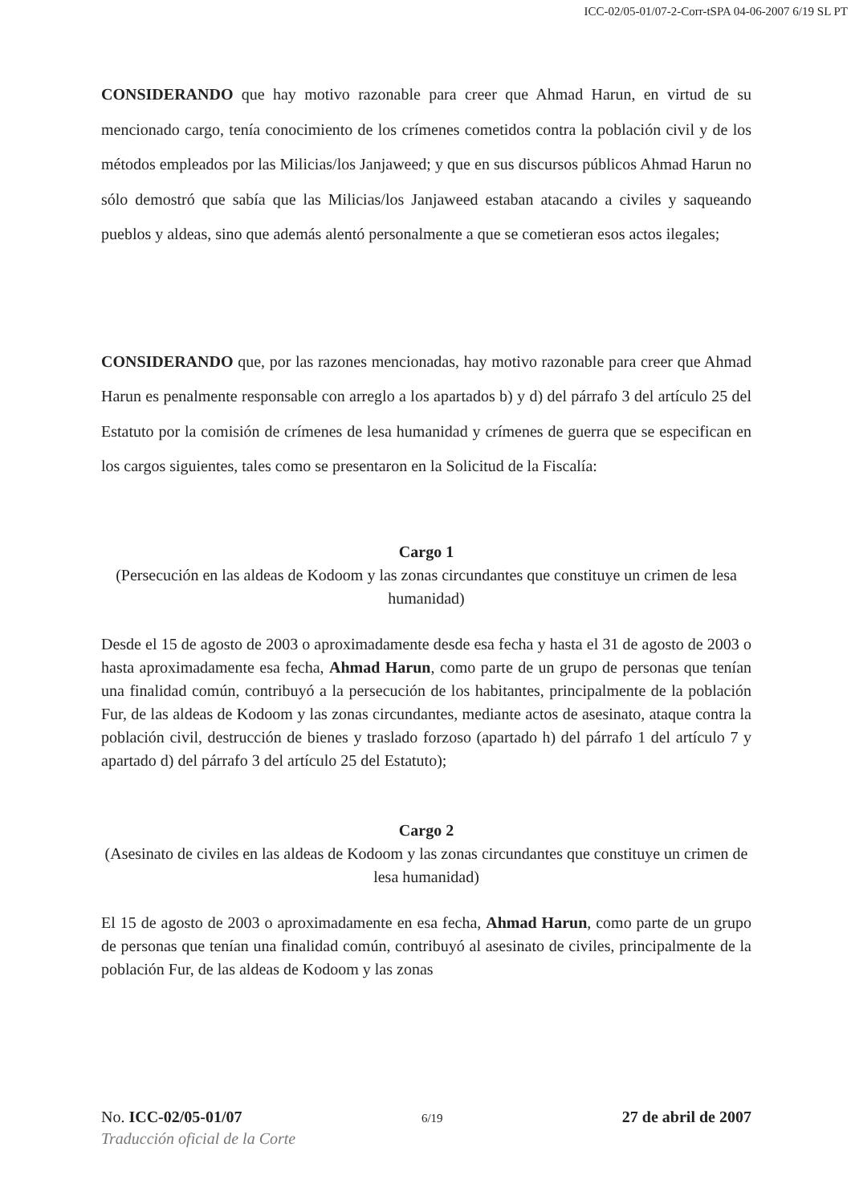ICC-02/05-01/07-2-Corr-tSPA 04-06-2007 6/19 SL PT
CONSIDERANDO que hay motivo razonable para creer que Ahmad Harun, en virtud de su mencionado cargo, tenía conocimiento de los crímenes cometidos contra la población civil y de los métodos empleados por las Milicias/los Janjaweed; y que en sus discursos públicos Ahmad Harun no sólo demostró que sabía que las Milicias/los Janjaweed estaban atacando a civiles y saqueando pueblos y aldeas, sino que además alentó personalmente a que se cometieran esos actos ilegales;
CONSIDERANDO que, por las razones mencionadas, hay motivo razonable para creer que Ahmad Harun es penalmente responsable con arreglo a los apartados b) y d) del párrafo 3 del artículo 25 del Estatuto por la comisión de crímenes de lesa humanidad y crímenes de guerra que se especifican en los cargos siguientes, tales como se presentaron en la Solicitud de la Fiscalía:
Cargo 1
(Persecución en las aldeas de Kodoom y las zonas circundantes que constituye un crimen de lesa humanidad)
Desde el 15 de agosto de 2003 o aproximadamente desde esa fecha y hasta el 31 de agosto de 2003 o hasta aproximadamente esa fecha, Ahmad Harun, como parte de un grupo de personas que tenían una finalidad común, contribuyó a la persecución de los habitantes, principalmente de la población Fur, de las aldeas de Kodoom y las zonas circundantes, mediante actos de asesinato, ataque contra la población civil, destrucción de bienes y traslado forzoso (apartado h) del párrafo 1 del artículo 7 y apartado d) del párrafo 3 del artículo 25 del Estatuto);
Cargo 2
(Asesinato de civiles en las aldeas de Kodoom y las zonas circundantes que constituye un crimen de lesa humanidad)
El 15 de agosto de 2003 o aproximadamente en esa fecha, Ahmad Harun, como parte de un grupo de personas que tenían una finalidad común, contribuyó al asesinato de civiles, principalmente de la población Fur, de las aldeas de Kodoom y las zonas
No. ICC-02/05-01/07 6/19 27 de abril de 2007
Traducción oficial de la Corte